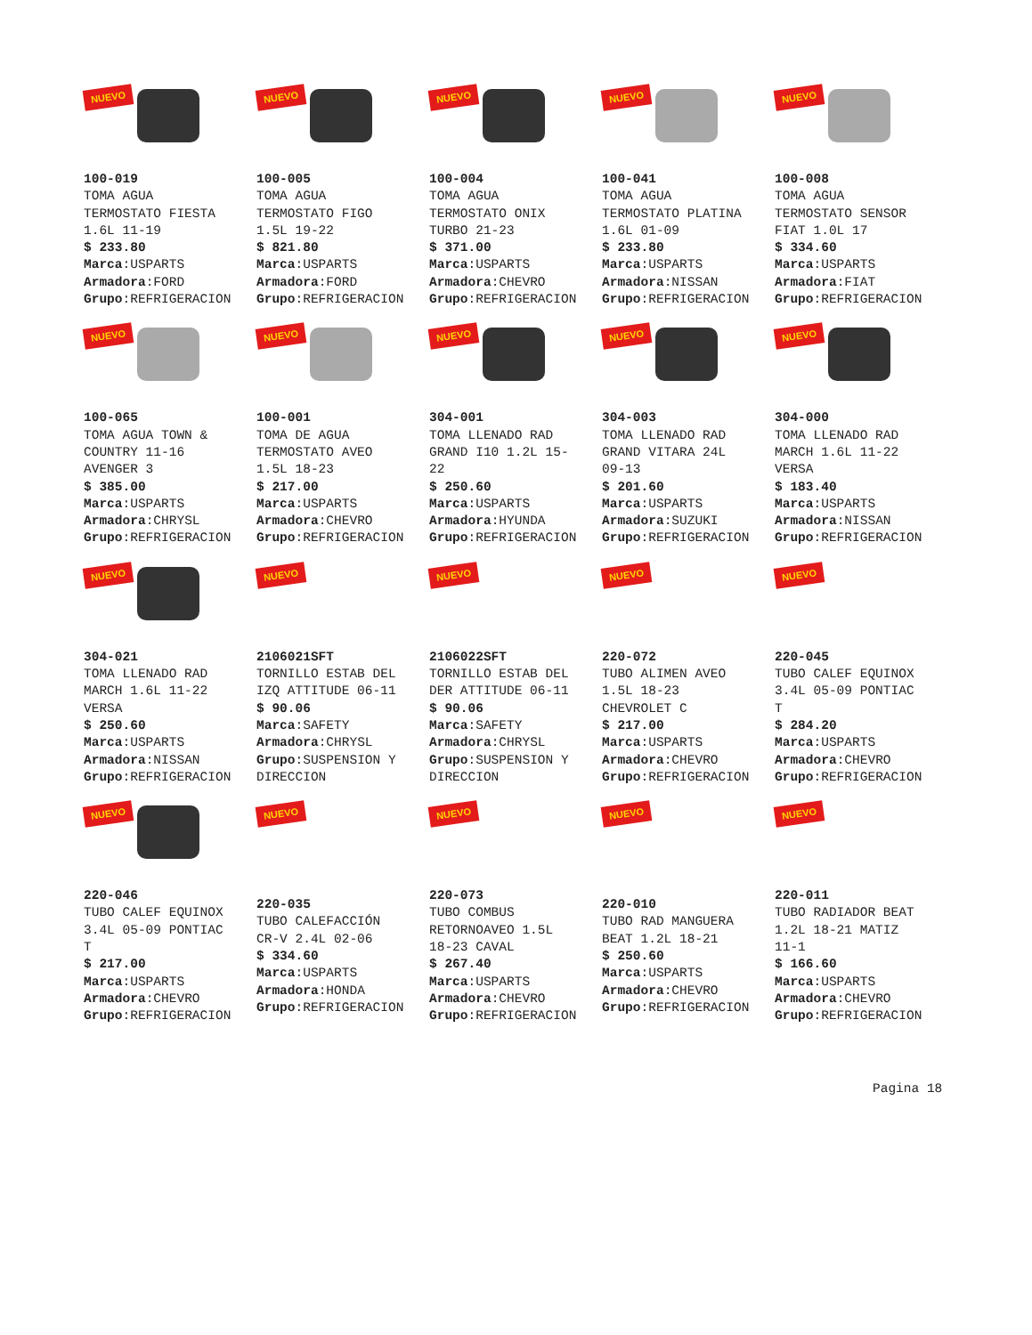| NUEVO 100-019 TOMA AGUA TERMOSTATO FIESTA 1.6L 11-19 $ 233.80 Marca :USPARTS Armadora :FORD Grupo :REFRIGERACION | NUEVO 100-005 TOMA AGUA TERMOSTATO FIGO 1.5L 19-22 $ 821.80 Marca :USPARTS Armadora :FORD Grupo :REFRIGERACION | NUEVO 100-004 TOMA AGUA TERMOSTATO ONIX TURBO 21-23 $ 371.00 Marca :USPARTS Armadora :CHEVRO Grupo :REFRIGERACION | NUEVO 100-041 TOMA AGUA TERMOSTATO PLATINA 1.6L 01-09 $ 233.80 Marca :USPARTS Armadora :NISSAN Grupo :REFRIGERACION | NUEVO 100-008 TOMA AGUA TERMOSTATO SENSOR FIAT 1.0L 17 $ 334.60 Marca :USPARTS Armadora :FIAT Grupo :REFRIGERACION |
| NUEVO 100-065 TOMA AGUA TOWN & COUNTRY 11-16 AVENGER 3 $ 385.00 Marca :USPARTS Armadora :CHRYSL Grupo :REFRIGERACION | NUEVO 100-001 TOMA DE AGUA TERMOSTATO AVEO 1.5L 18-23 $ 217.00 Marca :USPARTS Armadora :CHEVRO Grupo :REFRIGERACION | NUEVO 304-001 TOMA LLENADO RAD GRAND I10 1.2L 15- 22 $ 250.60 Marca :USPARTS Armadora :HYUNDA Grupo :REFRIGERACION | NUEVO 304-003 TOMA LLENADO RAD GRAND VITARA 24L 09-13 $ 201.60 Marca :USPARTS Armadora :SUZUKI Grupo :REFRIGERACION | NUEVO 304-000 TOMA LLENADO RAD MARCH 1.6L 11-22 VERSA $ 183.40 Marca :USPARTS Armadora :NISSAN Grupo :REFRIGERACION |
| NUEVO 304-021 TOMA LLENADO RAD MARCH 1.6L 11-22 VERSA $ 250.60 Marca :USPARTS Armadora :NISSAN Grupo :REFRIGERACION | NUEVO 2106021SFT TORNILLO ESTAB DEL IZQ ATTITUDE 06-11 $ 90.06 Marca :SAFETY Armadora :CHRYSL Grupo :SUSPENSION Y DIRECCION | NUEVO 2106022SFT TORNILLO ESTAB DEL DER ATTITUDE 06-11 $ 90.06 Marca :SAFETY Armadora :CHRYSL Grupo :SUSPENSION Y DIRECCION | NUEVO 220-072 TUBO ALIMEN AVEO 1.5L 18-23 CHEVROLET C $ 217.00 Marca :USPARTS Armadora :CHEVRO Grupo :REFRIGERACION | NUEVO 220-045 TUBO CALEF EQUINOX 3.4L 05-09 PONTIAC T $ 284.20 Marca :USPARTS Armadora :CHEVRO Grupo :REFRIGERACION |
| NUEVO 220-046 TUBO CALEF EQUINOX 3.4L 05-09 PONTIAC T $ 217.00 Marca :USPARTS Armadora :CHEVRO Grupo :REFRIGERACION | NUEVO 220-035 TUBO CALEFACCIÓN CR-V 2.4L 02-06 $ 334.60 Marca :USPARTS Armadora :HONDA Grupo :REFRIGERACION | NUEVO 220-073 TUBO COMBUS RETORNOAVEO 1.5L 18-23 CAVAL $ 267.40 Marca :USPARTS Armadora :CHEVRO Grupo :REFRIGERACION | NUEVO 220-010 TUBO RAD MANGUERA BEAT 1.2L 18-21 $ 250.60 Marca :USPARTS Armadora :CHEVRO Grupo :REFRIGERACION | NUEVO 220-011 TUBO RADIADOR BEAT 1.2L 18-21 MATIZ 11-1 $ 166.60 Marca :USPARTS Armadora :CHEVRO Grupo :REFRIGERACION |
Pagina 18